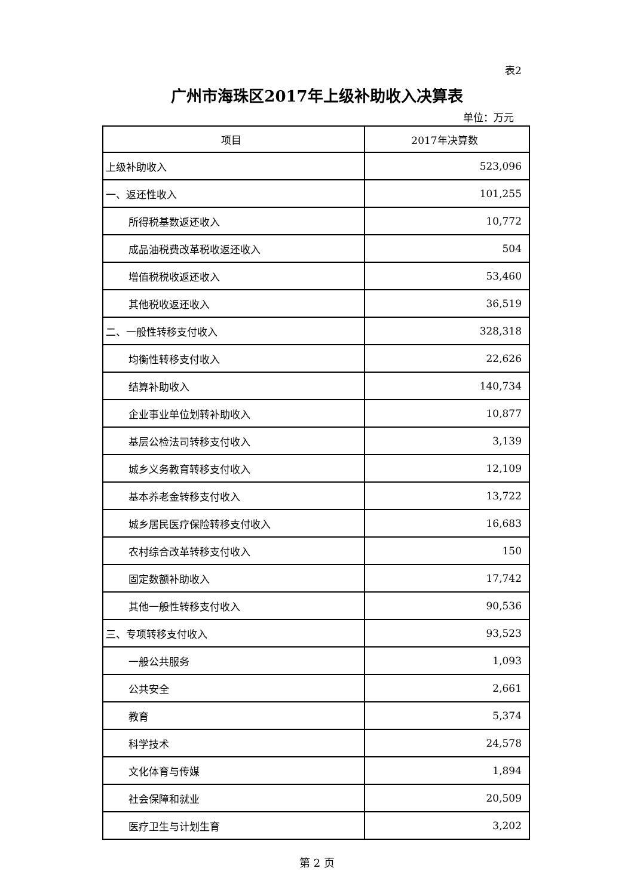表2
广州市海珠区2017年上级补助收入决算表
单位：万元
| 项目 | 2017年决算数 |
| --- | --- |
| 上级补助收入 | 523,096 |
| 一、返还性收入 | 101,255 |
| 所得税基数返还收入 | 10,772 |
| 成品油税费改革税收返还收入 | 504 |
| 增值税税收返还收入 | 53,460 |
| 其他税收返还收入 | 36,519 |
| 二、一般性转移支付收入 | 328,318 |
| 均衡性转移支付收入 | 22,626 |
| 结算补助收入 | 140,734 |
| 企业事业单位划转补助收入 | 10,877 |
| 基层公检法司转移支付收入 | 3,139 |
| 城乡义务教育转移支付收入 | 12,109 |
| 基本养老金转移支付收入 | 13,722 |
| 城乡居民医疗保险转移支付收入 | 16,683 |
| 农村综合改革转移支付收入 | 150 |
| 固定数额补助收入 | 17,742 |
| 其他一般性转移支付收入 | 90,536 |
| 三、专项转移支付收入 | 93,523 |
| 一般公共服务 | 1,093 |
| 公共安全 | 2,661 |
| 教育 | 5,374 |
| 科学技术 | 24,578 |
| 文化体育与传媒 | 1,894 |
| 社会保障和就业 | 20,509 |
| 医疗卫生与计划生育 | 3,202 |
第 2 页